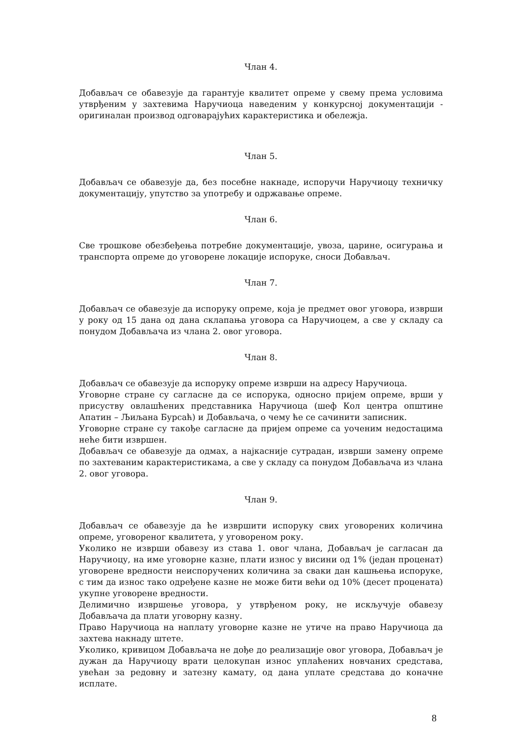Члан 4.
Добављач се обавезује да гарантује квалитет опреме у свему према условима утврђеним у захтевима Наручиоца наведеним у конкурсној документацији - оригиналан производ одговарајућих карактеристика и обележја.
Члан 5.
Добављач се обавезује да, без посебне накнаде, испоручи Наручиоцу техничку документацију, упутство за употребу и одржавање опреме.
Члан 6.
Све трошкове обезбеђења потребне документације, увоза, царине, осигурања и транспорта опреме до уговорене локације испоруке, сноси Добављач.
Члан 7.
Добављач се обавезује да испоруку опреме, која је предмет овог уговора, изврши у року од 15 дана од дана склапања уговора са Наручиоцем, а све у складу са понудом Добављача из члана 2. овог уговора.
Члан 8.
Добављач се обавезује да испоруку опреме изврши на адресу Наручиоца.
Уговорне стране су сагласне да се испорука, односно пријем опреме, врши у присуству овлашћених представника Наручиоца (шеф Кол центра општине Апатин – Љиљана Бурсаћ) и Добављача, о чему ће се сачинити записник.
Уговорне стране су такође сагласне да пријем опреме са уоченим недостацима неће бити извршен.
Добављач се обавезује да одмах, а најкасније сутрадан, изврши замену опреме по захтеваним карактеристикама, а све у складу са понудом Добављача из члана 2. овог уговора.
Члан 9.
Добављач се обавезује да ће извршити испоруку свих уговорених количина опреме, уговореног квалитета, у уговореном року.
Уколико не изврши обавезу из става 1. овог члана, Добављач је сагласан да Наручиоцу, на име уговорне казне, плати износ у висини од 1% (један проценат) уговорене вредности неиспоручених количина за сваки дан кашњења испоруке, с тим да износ тако одређене казне не може бити већи од 10% (десет процената) укупне уговорене вредности.
Делимично извршење уговора, у утврђеном року, не искључује обавезу Добављача да плати уговорну казну.
Право Наручиоца на наплату уговорне казне не утиче на право Наручиоца да захтева накнаду штете.
Уколико, кривицом Добављача не дође до реализације овог уговора, Добављач је дужан да Наручиоцу врати целокупан износ уплаћених новчаних средстава, увећан за редовну и затезну камату, од дана уплате средстава до коначне исплате.
8